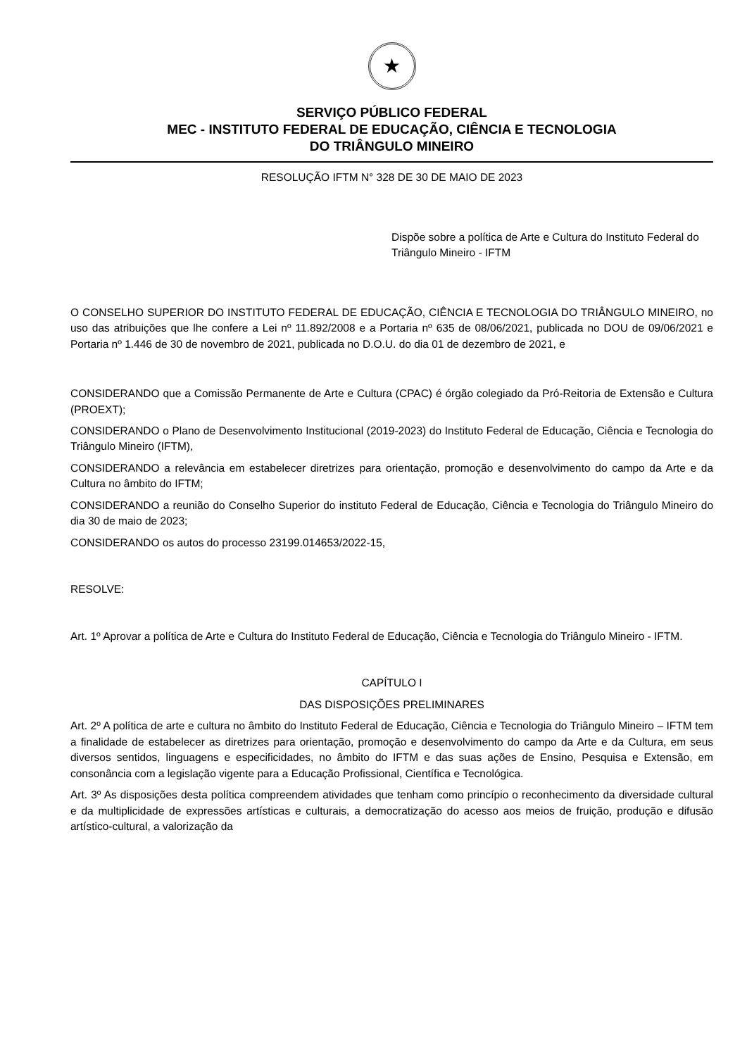★
SERVIÇO PÚBLICO FEDERAL
MEC - INSTITUTO FEDERAL DE EDUCAÇÃO, CIÊNCIA E TECNOLOGIA
DO TRIÂNGULO MINEIRO
RESOLUÇÃO IFTM N° 328 DE 30 DE MAIO DE 2023
Dispõe sobre a política de Arte e Cultura do Instituto Federal do Triângulo Mineiro - IFTM
O CONSELHO SUPERIOR DO INSTITUTO FEDERAL DE EDUCAÇÃO, CIÊNCIA E TECNOLOGIA DO TRIÂNGULO MINEIRO, no uso das atribuições que lhe confere a Lei nº 11.892/2008 e a Portaria nº 635 de 08/06/2021, publicada no DOU de 09/06/2021 e Portaria nº 1.446 de 30 de novembro de 2021, publicada no D.O.U. do dia 01 de dezembro de 2021, e
CONSIDERANDO que a Comissão Permanente de Arte e Cultura (CPAC) é órgão colegiado da Pró-Reitoria de Extensão e Cultura (PROEXT);
CONSIDERANDO o Plano de Desenvolvimento Institucional (2019-2023) do Instituto Federal de Educação, Ciência e Tecnologia do Triângulo Mineiro (IFTM),
CONSIDERANDO a relevância em estabelecer diretrizes para orientação, promoção e desenvolvimento do campo da Arte e da Cultura no âmbito do IFTM;
CONSIDERANDO a reunião do Conselho Superior do instituto Federal de Educação, Ciência e Tecnologia do Triângulo Mineiro do dia 30 de maio de 2023;
CONSIDERANDO os autos do processo 23199.014653/2022-15,
RESOLVE:
Art. 1º Aprovar a política de Arte e Cultura do Instituto Federal de Educação, Ciência e Tecnologia do Triângulo Mineiro - IFTM.
CAPÍTULO I
DAS DISPOSIÇÕES PRELIMINARES
Art. 2º A política de arte e cultura no âmbito do Instituto Federal de Educação, Ciência e Tecnologia do Triângulo Mineiro – IFTM tem a finalidade de estabelecer as diretrizes para orientação, promoção e desenvolvimento do campo da Arte e da Cultura, em seus diversos sentidos, linguagens e especificidades, no âmbito do IFTM e das suas ações de Ensino, Pesquisa e Extensão, em consonância com a legislação vigente para a Educação Profissional, Científica e Tecnológica.
Art. 3º As disposições desta política compreendem atividades que tenham como princípio o reconhecimento da diversidade cultural e da multiplicidade de expressões artísticas e culturais, a democratização do acesso aos meios de fruição, produção e difusão artístico-cultural, a valorização da